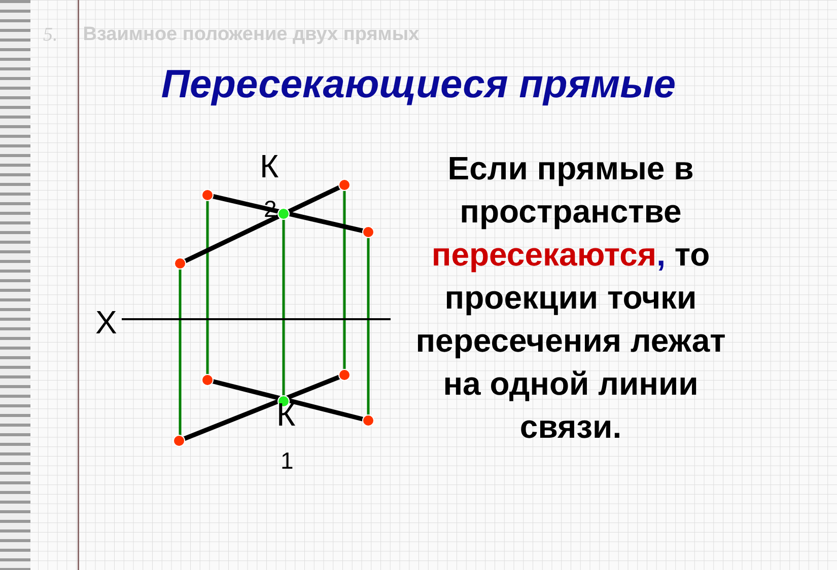5. Взаимное положение двух прямых
Пересекающиеся прямые
К
2
Х
К
1
Если прямые в пространстве пересекаются, то проекции точки пересечения лежат на одной линии связи.